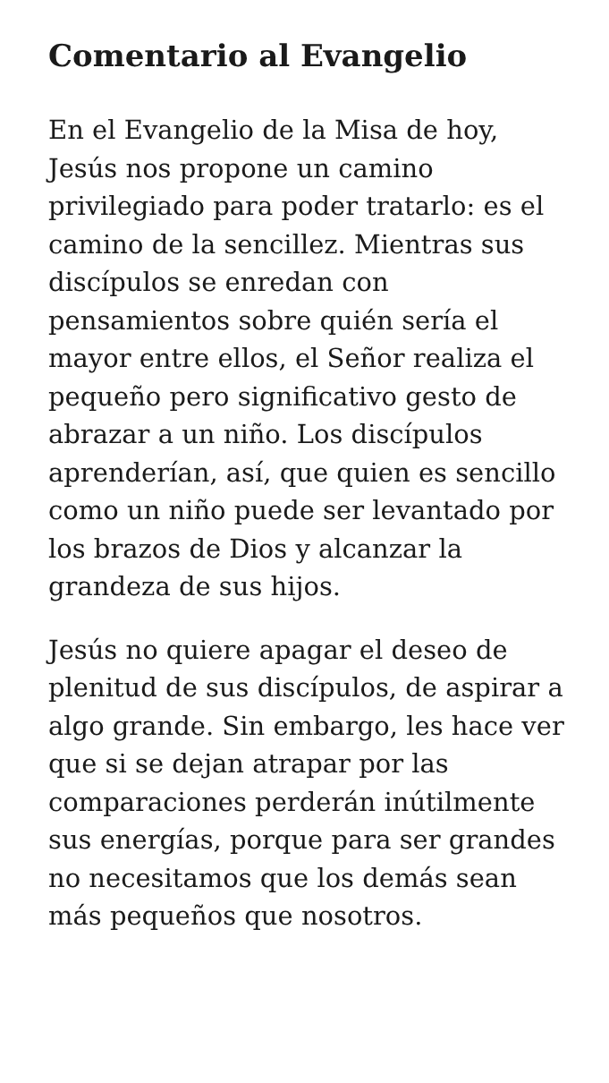Comentario al Evangelio
En el Evangelio de la Misa de hoy, Jesús nos propone un camino privilegiado para poder tratarlo: es el camino de la sencillez. Mientras sus discípulos se enredan con pensamientos sobre quién sería el mayor entre ellos, el Señor realiza el pequeño pero significativo gesto de abrazar a un niño. Los discípulos aprenderían, así, que quien es sencillo como un niño puede ser levantado por los brazos de Dios y alcanzar la grandeza de sus hijos.
Jesús no quiere apagar el deseo de plenitud de sus discípulos, de aspirar a algo grande. Sin embargo, les hace ver que si se dejan atrapar por las comparaciones perderán inútilmente sus energías, porque para ser grandes no necesitamos que los demás sean más pequeños que nosotros.